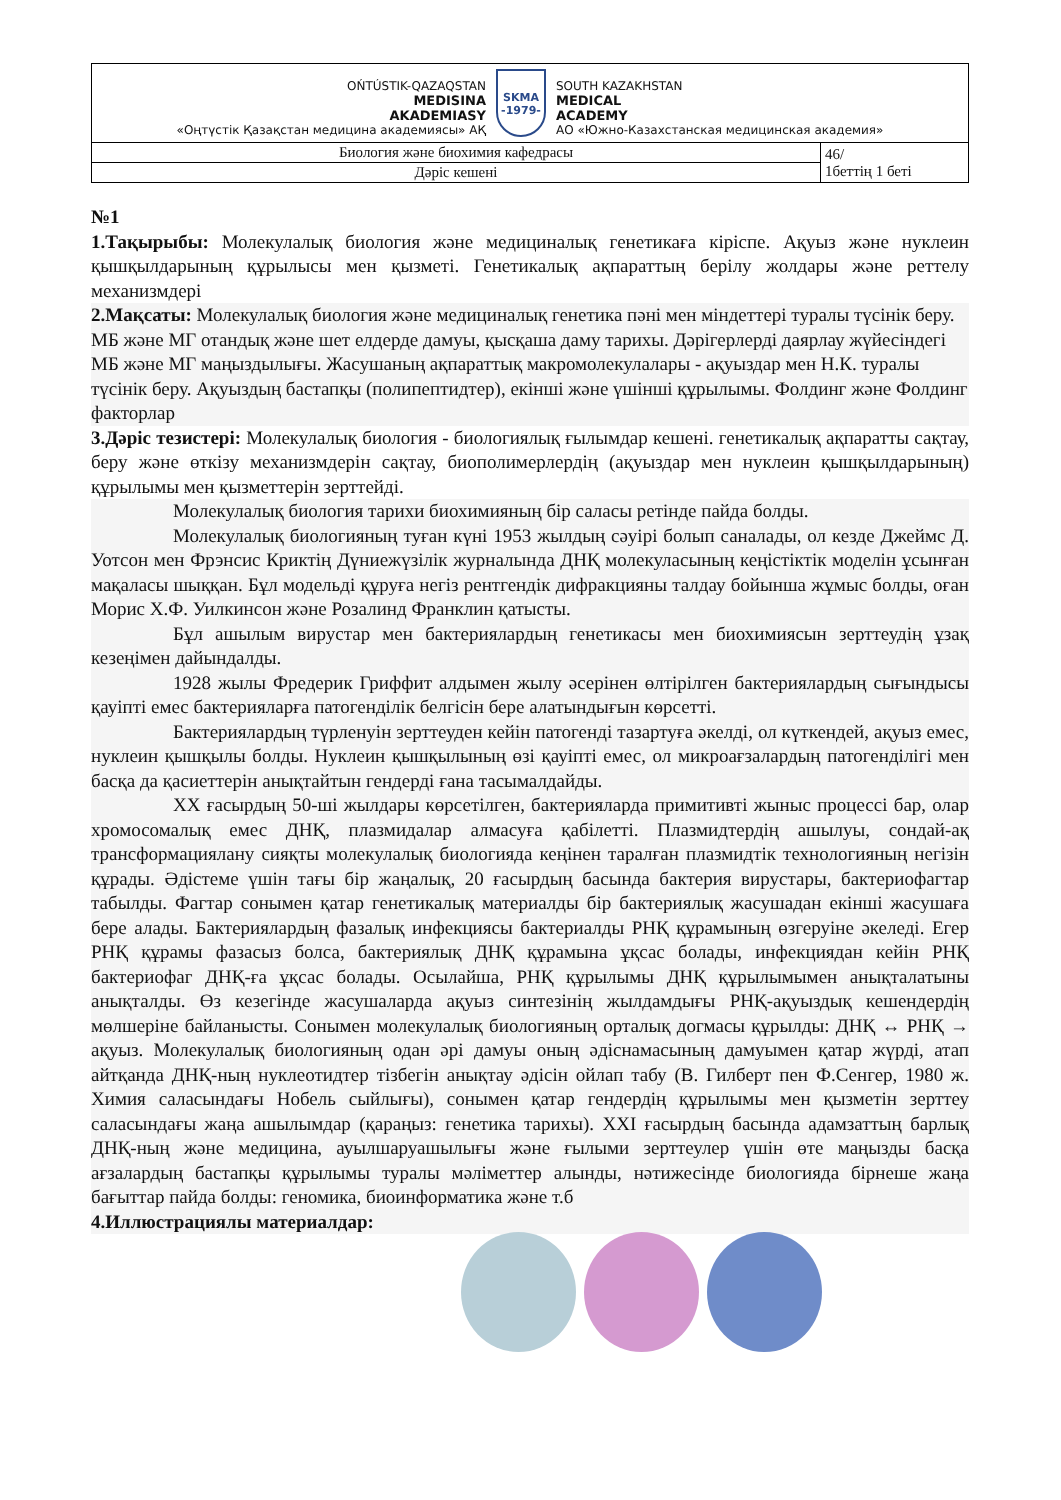| OŃTÚSTIK-QAZAQSTAN MEDISINA AKADEMIASY «Оңтүстік Қазақстан медицина академиясы» АҚ SKMA -1979- SOUTH KAZAKHSTAN MEDICAL ACADEMY АО «Южно-Казахстанская медицинская академия» | |
| Биология және биохимия кафедрасы | 46/ 1беттің 1 беті |
| Дәріс кешені | |
№1
1.Тақырыбы: Молекулалық биология және медициналық генетикаға кіріспе. Ақуыз және нуклеин қышқылдарының құрылысы мен қызметі. Генетикалық ақпараттың берілу жолдары және реттелу механизмдері
2.Мақсаты: Молекулалық биология және медициналық генетика пәні мен міндеттері туралы түсінік беру. МБ және МГ отандық және шет елдерде дамуы, қысқаша даму тарихы. Дәрігерлерді даярлау жүйесіндегі МБ және МГ маңыздылығы. Жасушаның ақпараттық макромолекулалары - ақуыздар мен Н.К. туралы түсінік беру. Ақуыздың бастапқы (полипептидтер), екінші және үшінші құрылымы. Фолдинг және Фолдинг факторлар
3.Дәріс тезистері: Молекулалық биология - биологиялық ғылымдар кешені. генетикалық ақпаратты сақтау, беру және өткізу механизмдерін сақтау, биополимерлердің (ақуыздар мен нуклеин қышқылдарының) құрылымы мен қызметтерін зерттейді.
Молекулалық биология тарихи биохимияның бір саласы ретінде пайда болды.
Молекулалық биологияның туған күні 1953 жылдың сәуірі болып саналады, ол кезде Джеймс Д. Уотсон мен Фрэнсис Криктің Дүниежүзілік журналында ДНҚ молекуласының кеңістіктік моделін ұсынған мақаласы шыққан. Бұл модельді құруға негіз рентгендік дифракцияны талдау бойынша жұмыс болды, оған Морис Х.Ф. Уилкинсон және Розалинд Франклин қатысты.
Бұл ашылым вирустар мен бактериялардың генетикасы мен биохимиясын зерттеудің ұзақ кезеңімен дайындалды.
1928 жылы Фредерик Гриффит алдымен жылу әсерінен өлтірілген бактериялардың сығындысы қауіпті емес бактерияларға патогенділік белгісін бере алатындығын көрсетті.
Бактериялардың түрленуін зерттеуден кейін патогенді тазартуға әкелді, ол күткендей, ақуыз емес, нуклеин қышқылы болды. Нуклеин қышқылының өзі қауіпті емес, ол микроағзалардың патогенділігі мен басқа да қасиеттерін анықтайтын гендерді ғана тасымалдайды.
XX ғасырдың 50-ші жылдары көрсетілген, бактерияларда примитивті жыныс процессі бар, олар хромосомалық емес ДНҚ, плазмидалар алмасуға қабілетті. Плазмидтердің ашылуы, сондай-ақ трансформациялану сияқты молекулалық биологияда кеңінен таралған плазмидтік технологияның негізін құрады. Әдістеме үшін тағы бір жаңалық, 20 ғасырдың басында бактерия вирустары, бактериофагтар табылды. Фагтар сонымен қатар генетикалық материалды бір бактериялық жасушадан екінші жасушаға бере алады. Бактериялардың фазалық инфекциясы бактериалды РНҚ құрамының өзгеруіне әкеледі. Егер РНҚ құрамы фазасыз болса, бактериялық ДНҚ құрамына ұқсас болады, инфекциядан кейін РНҚ бактериофаг ДНҚ-ға ұқсас болады. Осылайша, РНҚ құрылымы ДНҚ құрылымымен анықталатыны анықталды. Өз кезегінде жасушаларда ақуыз синтезінің жылдамдығы РНҚ-ақуыздық кешендердің мөлшеріне байланысты. Сонымен молекулалық биологияның орталық догмасы құрылды: ДНҚ ↔ РНҚ → ақуыз. Молекулалық биологияның одан әрі дамуы оның әдіснамасының дамуымен қатар жүрді, атап айтқанда ДНҚ-ның нуклеотидтер тізбегін анықтау әдісін ойлап табу (В. Гилберт пен Ф.Сенгер, 1980 ж. Химия саласындағы Нобель сыйлығы), сонымен қатар гендердің құрылымы мен қызметін зерттеу саласындағы жаңа ашылымдар (қараңыз: генетика тарихы). XXI ғасырдың басында адамзаттың барлық ДНҚ-ның және медицина, ауылшаруашылығы және ғылыми зерттеулер үшін өте маңызды басқа ағзалардың бастапқы құрылымы туралы мәліметтер алынды, нәтижесінде биологияда бірнеше жаңа бағыттар пайда болды: геномика, биоинформатика және т.б
4.Иллюстрациялы материалдар: